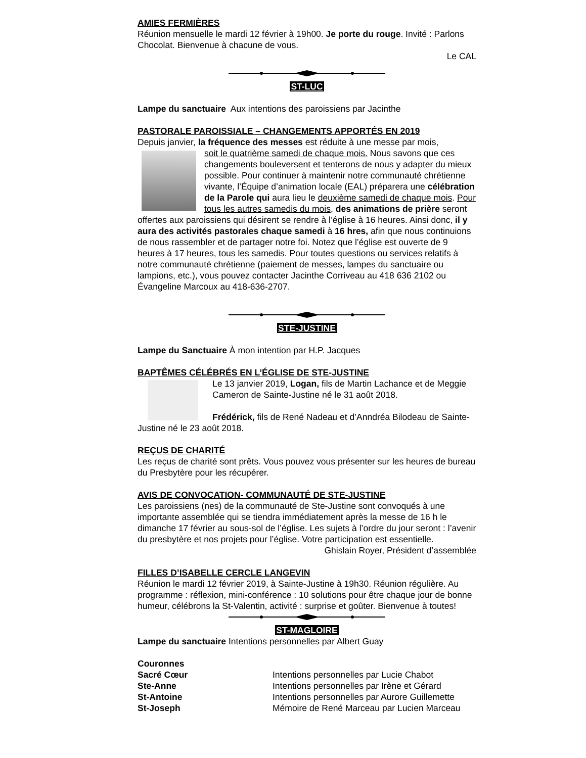AMIES FERMIÈRES
Réunion mensuelle le mardi 12 février à 19h00. Je porte du rouge. Invité : Parlons Chocolat. Bienvenue à chacune de vous.
Le CAL
ST-LUC
Lampe du sanctuaire Aux intentions des paroissiens par Jacinthe
PASTORALE PAROISSIALE – CHANGEMENTS APPORTÉS EN 2019
Depuis janvier, la fréquence des messes est réduite à une messe par mois,
soit le quatrième samedi de chaque mois. Nous savons que ces changements bouleversent et tenterons de nous y adapter du mieux possible. Pour continuer à maintenir notre communauté chrétienne vivante, l’Équipe d’animation locale (EAL) préparera une célébration de la Parole qui aura lieu le deuxième samedi de chaque mois. Pour tous les autres samedis du mois, des animations de prière seront offertes aux paroissiens qui désirent se rendre à l’église à 16 heures. Ainsi donc, il y aura des activités pastorales chaque samedi à 16 hres, afin que nous continuions de nous rassembler et de partager notre foi. Notez que l’église est ouverte de 9 heures à 17 heures, tous les samedis. Pour toutes questions ou services relatifs à notre communauté chrétienne (paiement de messes, lampes du sanctuaire ou lampions, etc.), vous pouvez contacter Jacinthe Corriveau au 418 636 2102 ou Évangeline Marcoux au 418-636-2707.
STE-JUSTINE
Lampe du Sanctuaire À mon intention par H.P. Jacques
BAPTÊMES CÉLÉBRÉS EN L’ÉGLISE DE STE-JUSTINE
Le 13 janvier 2019, Logan, fils de Martin Lachance et de Meggie Cameron de Sainte-Justine né le 31 août 2018.
Frédérick, fils de René Nadeau et d’Anndréa Bilodeau de Sainte-Justine né le 23 août 2018.
REÇUS DE CHARITÉ
Les reçus de charité sont prêts. Vous pouvez vous présenter sur les heures de bureau du Presbytère pour les récupérer.
AVIS DE CONVOCATION- COMMUNAUTÉ DE STE-JUSTINE
Les paroissiens (nes) de la communauté de Ste-Justine sont convoqués à une importante assemblée qui se tiendra immédiatement après la messe de 16 h le dimanche 17 février au sous-sol de l’église. Les sujets à l’ordre du jour seront : l’avenir du presbytère et nos projets pour l’église. Votre participation est essentielle.
Ghislain Royer, Président d’assemblée
FILLES D’ISABELLE CERCLE LANGEVIN
Réunion le mardi 12 février 2019, à Sainte-Justine à 19h30. Réunion régulière. Au programme : réflexion, mini-conférence : 10 solutions pour être chaque jour de bonne humeur, célébrons la St-Valentin, activité : surprise et goûter. Bienvenue à toutes!
ST-MAGLOIRE
Lampe du sanctuaire Intentions personnelles par Albert Guay
Couronnes
Sacré Cœur Intentions personnelles par Lucie Chabot
Ste-Anne Intentions personnelles par Irène et Gérard
St-Antoine Intentions personnelles par Aurore Guillemette
St-Joseph Mémoire de René Marceau par Lucien Marceau